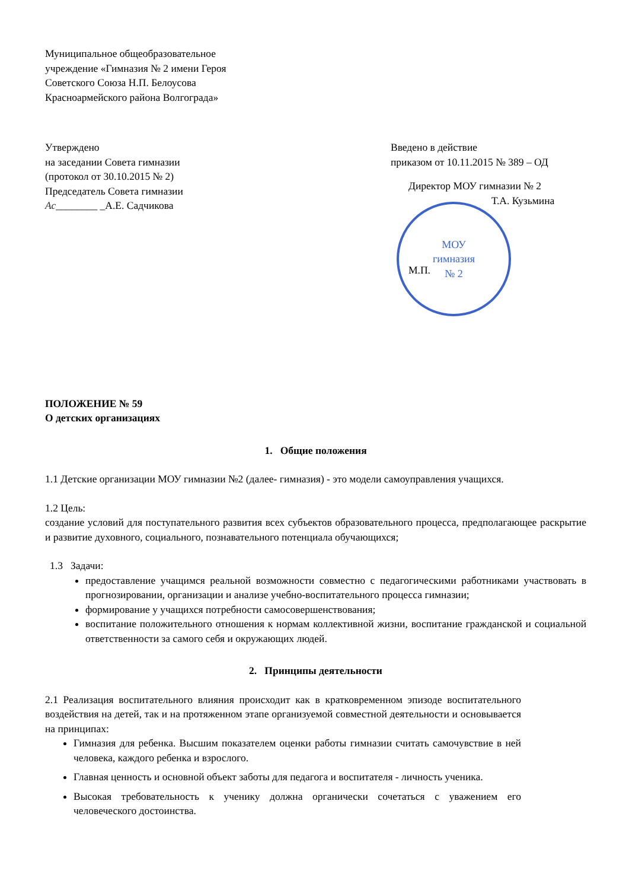Муниципальное общеобразовательное
учреждение «Гимназия № 2 имени Героя
Советского Союза Н.П. Белоусова
Красноармейского района Волгограда»
Утверждено
на заседании Совета гимназии
(протокол от 30.10.2015 № 2)
Председатель Совета гимназии
Ас________ _А.Е. Садчикова
Введено в действие
приказом от 10.11.2015 № 389 – ОД
Директор МОУ гимназии № 2
Т.А. Кузьмина
МОУ
гимназия
№ 2
М.П.
ПОЛОЖЕНИЕ № 59
О детских организациях
1. Общие положения
1.1 Детские организации МОУ гимназии №2 (далее- гимназия) - это модели самоуправления учащихся.
1.2 Цель:
создание условий для поступательного развития всех субъектов образовательного процесса, предполагающее раскрытие и развитие духовного, социального, познавательного потенциала обучающихся;
1.3 Задачи:
предоставление учащимся реальной возможности совместно с педагогическими работниками участвовать в прогнозировании, организации и анализе учебно-воспитательного процесса гимназии;
формирование у учащихся потребности самосовершенствования;
воспитание положительного отношения к нормам коллективной жизни, воспитание гражданской и социальной ответственности за самого себя и окружающих людей.
2. Принципы деятельности
2.1 Реализация воспитательного влияния происходит как в кратковременном эпизоде воспитательного воздействия на детей, так и на протяженном этапе организуемой совместной деятельности и основывается на принципах:
Гимназия для ребенка. Высшим показателем оценки работы гимназии считать самочувствие в ней человека, каждого ребенка и взрослого.
Главная ценность и основной объект заботы для педагога и воспитателя - личность ученика.
Высокая требовательность к ученику должна органически сочетаться с уважением его человеческого достоинства.